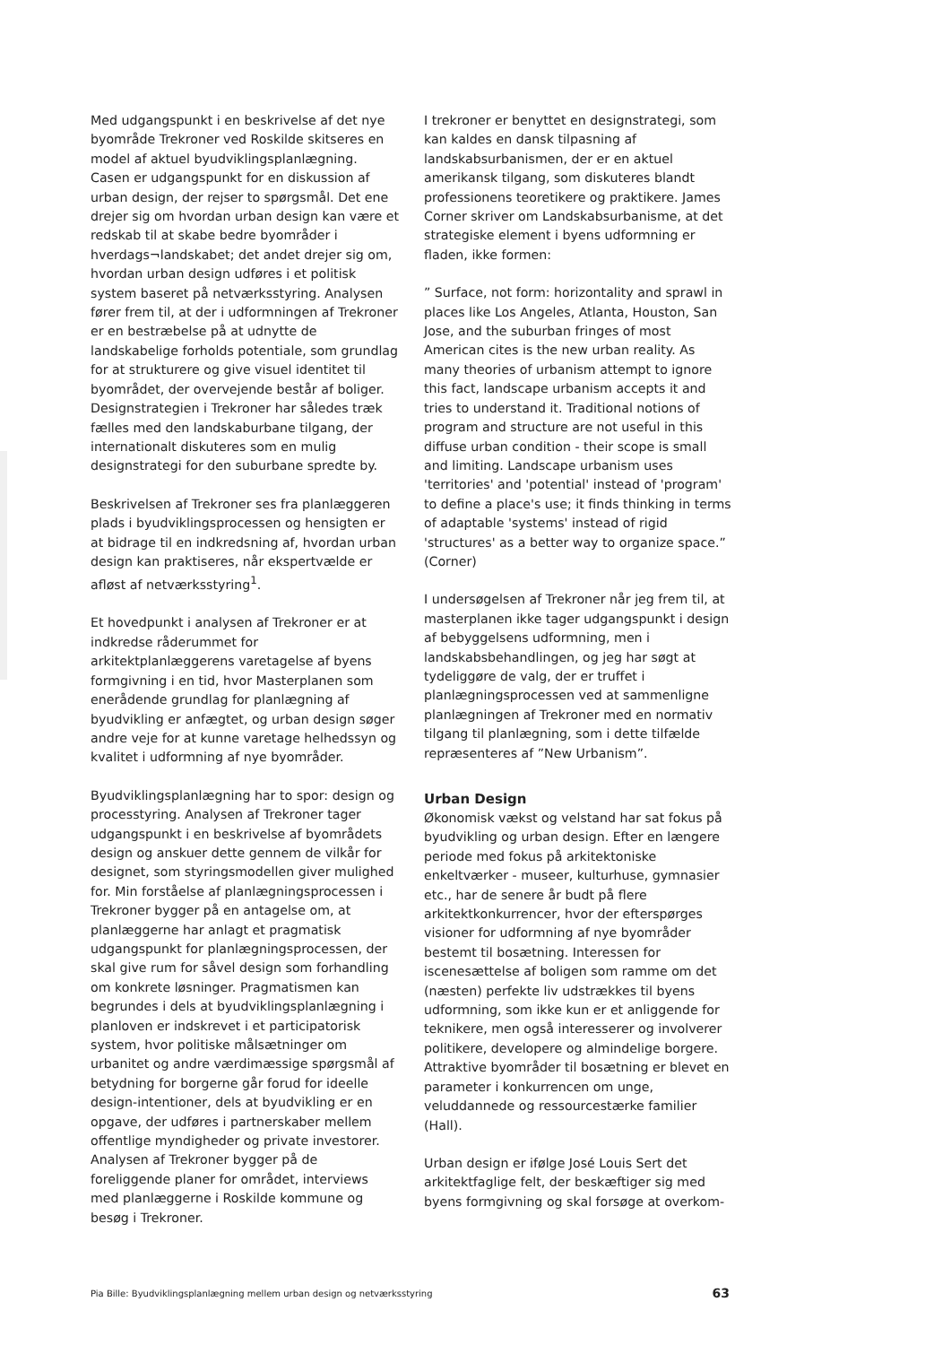Med udgangspunkt i en beskrivelse af det nye byområde Trekroner ved Roskilde skitseres en model af aktuel byudviklingsplanlægning. Casen er udgangspunkt for en diskussion af urban design, der rejser to spørgsmål. Det ene drejer sig om hvordan urban design kan være et redskab til at skabe bedre byområder i hverdags¬landskabet; det andet drejer sig om, hvordan urban design udføres i et politisk system baseret på netværksstyring. Analysen fører frem til, at der i udformningen af Trekroner er en bestræbelse på at udnytte de landskabelige forholds potentiale, som grundlag for at strukturere og give visuel identitet til byområdet, der overvejende består af boliger. Designstrategien i Trekroner har således træk fælles med den landskaburbane tilgang, der internationalt diskuteres som en mulig designstrategi for den suburbane spredte by.
Beskrivelsen af Trekroner ses fra planlæggeren plads i byudviklingsprocessen og hensigten er at bidrage til en indkredsning af, hvordan urban design kan praktiseres, når ekspertvælde er afløst af netværksstyring<sup>1</sup>.
Et hovedpunkt i analysen af Trekroner er at indkredse råderummet for arkitektplanlæggerens varetagelse af byens formgivning i en tid, hvor Masterplanen som enerådende grundlag for planlægning af byudvikling er anfægtet, og urban design søger andre veje for at kunne varetage helhedssyn og kvalitet i udformning af nye byområder.
Byudviklingsplanlægning har to spor: design og processtyring. Analysen af Trekroner tager udgangspunkt i en beskrivelse af byområdets design og anskuer dette gennem de vilkår for designet, som styringsmodellen giver mulighed for. Min forståelse af planlægningsprocessen i Trekroner bygger på en antagelse om, at planlæggerne har anlagt et pragmatisk udgangspunkt for planlægningsprocessen, der skal give rum for såvel design som forhandling om konkrete løsninger. Pragmatismen kan begrundes i dels at byudviklingsplanlægning i planloven er indskrevet i et participatorisk system, hvor politiske målsætninger om urbanitet og andre værdimæssige spørgsmål af betydning for borgerne går forud for ideelle design-intentioner, dels at byudvikling er en opgave, der udføres i partnerskaber mellem offentlige myndigheder og private investorer. Analysen af Trekroner bygger på de foreliggende planer for området, interviews med planlæggerne i Roskilde kommune og besøg i Trekroner.
I trekroner er benyttet en designstrategi, som kan kaldes en dansk tilpasning af landskabsurbanismen, der er en aktuel amerikansk tilgang, som diskuteres blandt professionens teoretikere og praktikere. James Corner skriver om Landskabsurbanisme, at det strategiske element i byens udformning er fladen, ikke formen:
” Surface, not form: horizontality and sprawl in places like Los Angeles, Atlanta, Houston, San Jose, and the suburban fringes of most American cites is the new urban reality. As many theories of urbanism attempt to ignore this fact, landscape urbanism accepts it and tries to understand it. Traditional notions of program and structure are not useful in this diffuse urban condition - their scope is small and limiting. Landscape urbanism uses 'territories' and 'potential' instead of 'program' to define a place's use; it finds thinking in terms of adaptable 'systems' instead of rigid 'structures' as a better way to organize space.” (Corner)
I undersøgelsen af Trekroner når jeg frem til, at masterplanen ikke tager udgangspunkt i design af bebyggelsens udformning, men i landskabsbehandlingen, og jeg har søgt at tydeliggøre de valg, der er truffet i planlægningsprocessen ved at sammenligne planlægningen af Trekroner med en normativ tilgang til planlægning, som i dette tilfælde repræsenteres af ”New Urbanism”.
Urban Design
Økonomisk vækst og velstand har sat fokus på byudvikling og urban design. Efter en længere periode med fokus på arkitektoniske enkeltværker - museer, kulturhuse, gymnasier etc., har de senere år budt på flere arkitektkonkurrencer, hvor der efterspørges visioner for udformning af nye byområder bestemt til bosætning. Interessen for iscenesættelse af boligen som ramme om det (næsten) perfekte liv udstrækkes til byens udformning, som ikke kun er et anliggende for teknikere, men også interesserer og involverer politikere, developere og almindelige borgere. Attraktive byområder til bosætning er blevet en parameter i konkurrencen om unge, veluddannede og ressourcestærke familier (Hall).
Urban design er ifølge José Louis Sert det arkitektfaglige felt, der beskæftiger sig med byens formgivning og skal forsøge at overkom-
Pia Bille: Byudviklingsplanlægning mellem urban design og netværksstyring 63